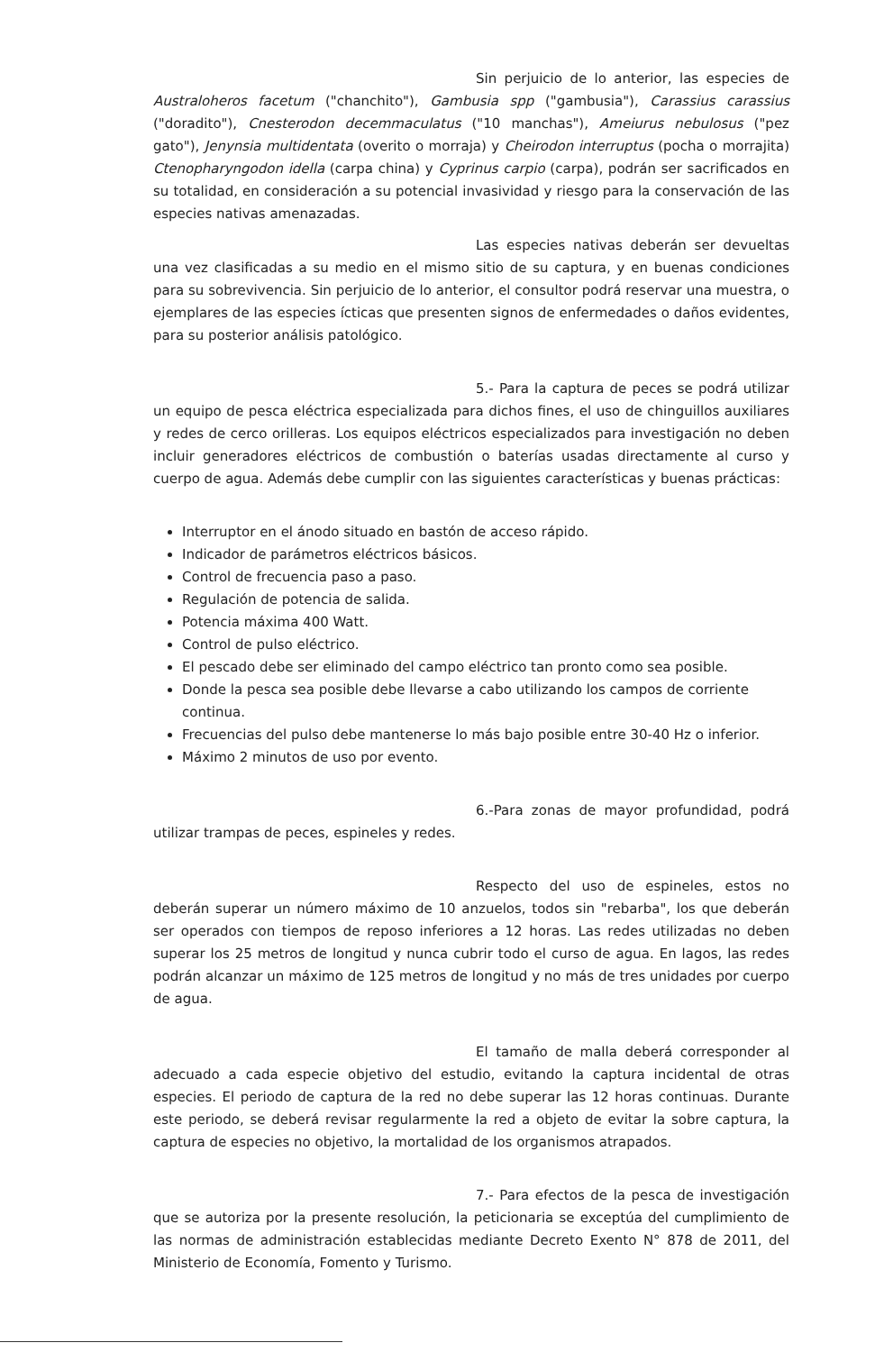Sin perjuicio de lo anterior, las especies de Australoheros facetum ("chanchito"), Gambusia spp ("gambusia"), Carassius carassius ("doradito"), Cnesterodon decemmaculatus ("10 manchas"), Ameiurus nebulosus ("pez gato"), Jenynsia multidentata (overito o morraja) y Cheirodon interruptus (pocha o morrajita) Ctenopharyngodon idella (carpa china) y Cyprinus carpio (carpa), podrán ser sacrificados en su totalidad, en consideración a su potencial invasividad y riesgo para la conservación de las especies nativas amenazadas.
Las especies nativas deberán ser devueltas una vez clasificadas a su medio en el mismo sitio de su captura, y en buenas condiciones para su sobrevivencia. Sin perjuicio de lo anterior, el consultor podrá reservar una muestra, o ejemplares de las especies ícticas que presenten signos de enfermedades o daños evidentes, para su posterior análisis patológico.
5.- Para la captura de peces se podrá utilizar un equipo de pesca eléctrica especializada para dichos fines, el uso de chinguillos auxiliares y redes de cerco orilleras. Los equipos eléctricos especializados para investigación no deben incluir generadores eléctricos de combustión o baterías usadas directamente al curso y cuerpo de agua. Además debe cumplir con las siguientes características y buenas prácticas:
Interruptor en el ánodo situado en bastón de acceso rápido.
Indicador de parámetros eléctricos básicos.
Control de frecuencia paso a paso.
Regulación de potencia de salida.
Potencia máxima 400 Watt.
Control de pulso eléctrico.
El pescado debe ser eliminado del campo eléctrico tan pronto como sea posible.
Donde la pesca sea posible debe llevarse a cabo utilizando los campos de corriente continua.
Frecuencias del pulso debe mantenerse lo más bajo posible entre 30-40 Hz o inferior.
Máximo 2 minutos de uso por evento.
6.-Para zonas de mayor profundidad, podrá utilizar trampas de peces, espineles y redes.
Respecto del uso de espineles, estos no deberán superar un número máximo de 10 anzuelos, todos sin "rebarba", los que deberán ser operados con tiempos de reposo inferiores a 12 horas. Las redes utilizadas no deben superar los 25 metros de longitud y nunca cubrir todo el curso de agua. En lagos, las redes podrán alcanzar un máximo de 125 metros de longitud y no más de tres unidades por cuerpo de agua.
El tamaño de malla deberá corresponder al adecuado a cada especie objetivo del estudio, evitando la captura incidental de otras especies. El periodo de captura de la red no debe superar las 12 horas continuas. Durante este periodo, se deberá revisar regularmente la red a objeto de evitar la sobre captura, la captura de especies no objetivo, la mortalidad de los organismos atrapados.
7.- Para efectos de la pesca de investigación que se autoriza por la presente resolución, la peticionaria se exceptúa del cumplimiento de las normas de administración establecidas mediante Decreto Exento N° 878 de 2011, del Ministerio de Economía, Fomento y Turismo.